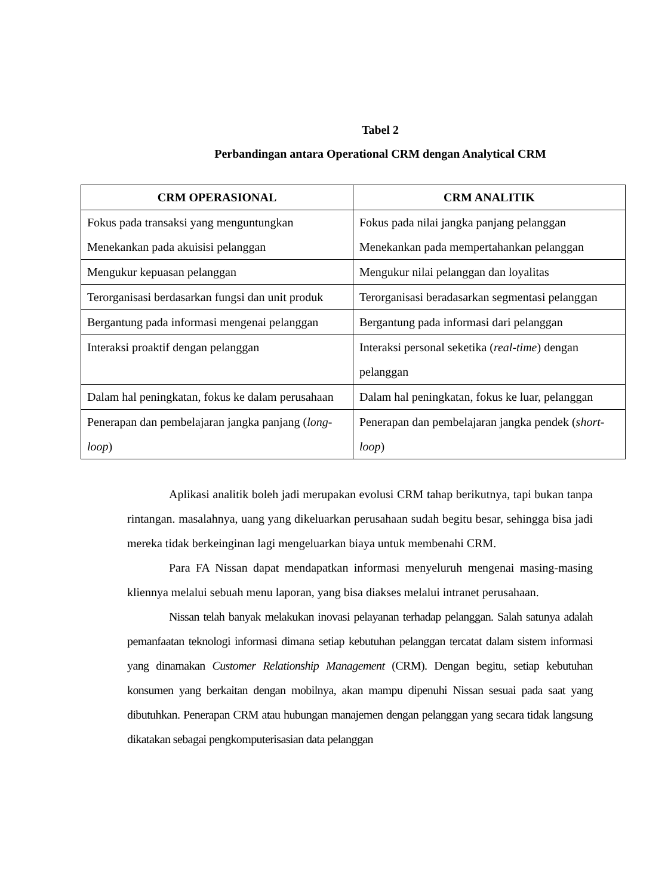Tabel 2
Perbandingan antara Operational CRM dengan Analytical CRM
| CRM OPERASIONAL | CRM ANALITIK |
| --- | --- |
| Fokus pada transaksi yang menguntungkan Menekankan pada akuisisi pelanggan | Fokus pada nilai jangka panjang pelanggan Menekankan pada mempertahankan pelanggan |
| Mengukur kepuasan pelanggan | Mengukur nilai pelanggan dan loyalitas |
| Terorganisasi berdasarkan fungsi dan unit produk | Terorganisasi beradasarkan segmentasi pelanggan |
| Bergantung pada informasi mengenai pelanggan | Bergantung pada informasi dari pelanggan |
| Interaksi proaktif dengan pelanggan | Interaksi personal seketika ( real-time ) dengan pelanggan |
| Dalam hal peningkatan, fokus ke dalam perusahaan | Dalam hal peningkatan, fokus ke luar, pelanggan |
| Penerapan dan pembelajaran jangka panjang ( long-loop ) | Penerapan dan pembelajaran jangka pendek ( short-loop ) |
Aplikasi analitik boleh jadi merupakan evolusi CRM tahap berikutnya, tapi bukan tanpa rintangan. masalahnya, uang yang dikeluarkan perusahaan sudah begitu besar, sehingga bisa jadi mereka tidak berkeinginan lagi mengeluarkan biaya untuk membenahi CRM.
Para FA Nissan dapat mendapatkan informasi menyeluruh mengenai masing-masing kliennya melalui sebuah menu laporan, yang bisa diakses melalui intranet perusahaan.
Nissan telah banyak melakukan inovasi pelayanan terhadap pelanggan. Salah satunya adalah pemanfaatan teknologi informasi dimana setiap kebutuhan pelanggan tercatat dalam sistem informasi yang dinamakan Customer Relationship Management (CRM). Dengan begitu, setiap kebutuhan konsumen yang berkaitan dengan mobilnya, akan mampu dipenuhi Nissan sesuai pada saat yang dibutuhkan. Penerapan CRM atau hubungan manajemen dengan pelanggan yang secara tidak langsung dikatakan sebagai pengkomputerisasian data pelanggan